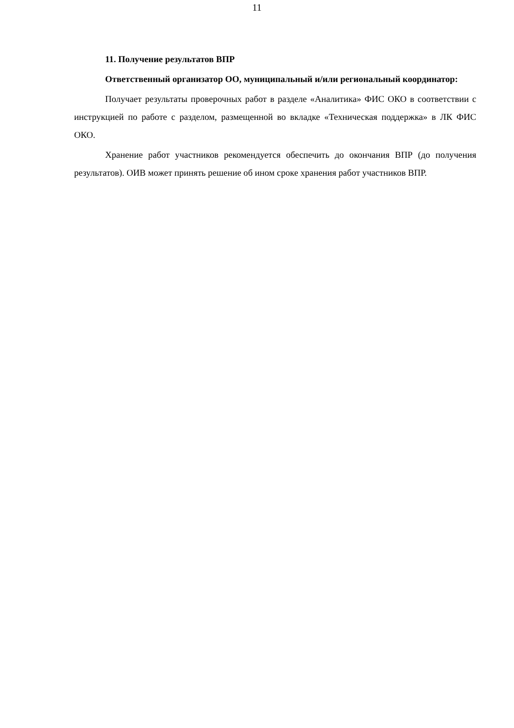11
11. Получение результатов ВПР
Ответственный организатор ОО, муниципальный и/или региональный координатор:
Получает результаты проверочных работ в разделе «Аналитика» ФИС ОКО в соответствии с инструкцией по работе с разделом, размещенной во вкладке «Техническая поддержка» в ЛК ФИС ОКО.
Хранение работ участников рекомендуется обеспечить до окончания ВПР (до получения результатов). ОИВ может принять решение об ином сроке хранения работ участников ВПР.